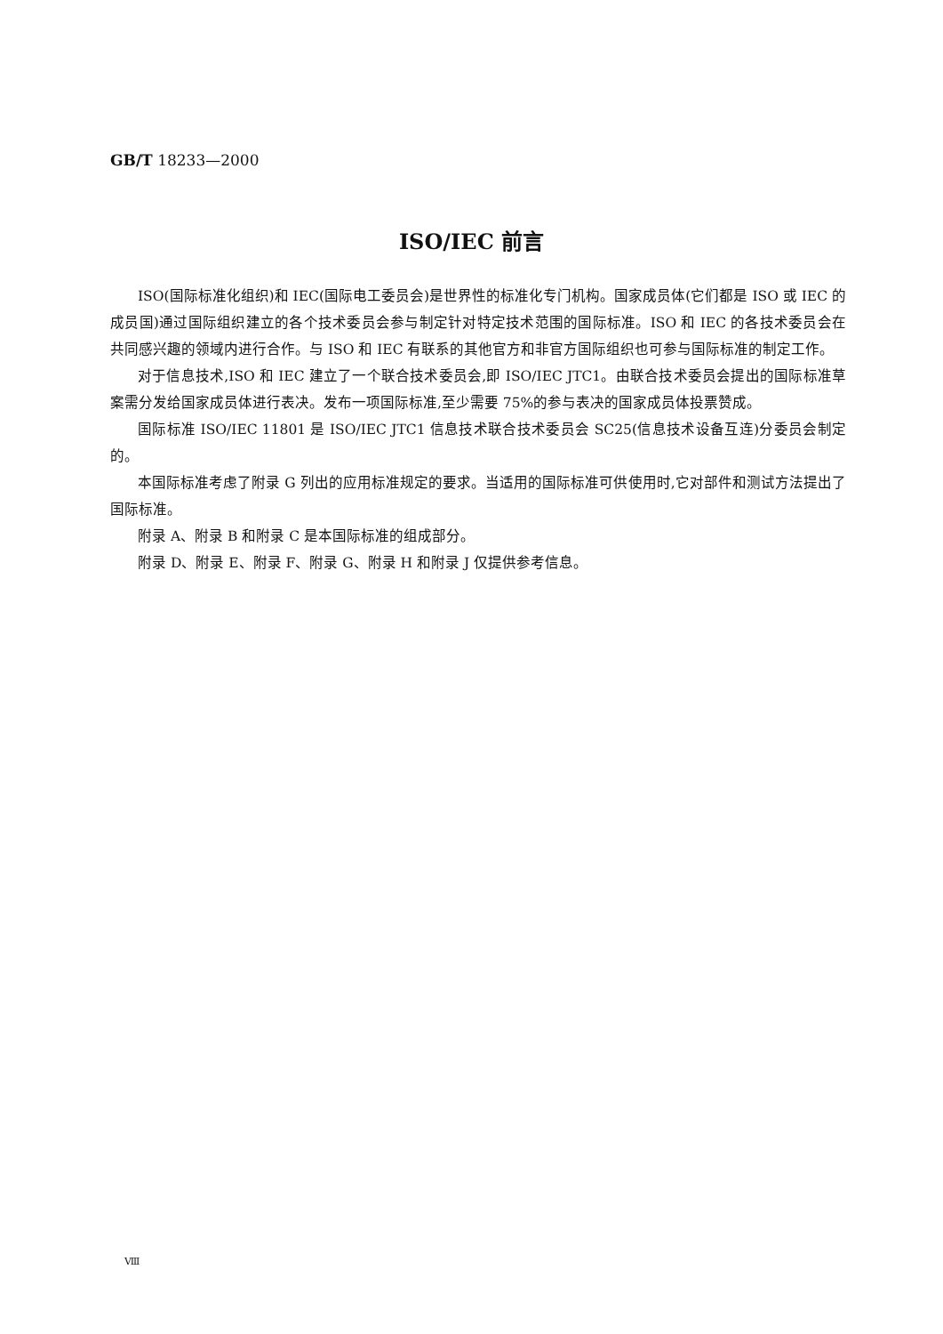GB/T 18233—2000
ISO/IEC 前言
ISO(国际标准化组织)和 IEC(国际电工委员会)是世界性的标准化专门机构。国家成员体(它们都是 ISO 或 IEC 的成员国)通过国际组织建立的各个技术委员会参与制定针对特定技术范围的国际标准。ISO 和 IEC 的各技术委员会在共同感兴趣的领域内进行合作。与 ISO 和 IEC 有联系的其他官方和非官方国际组织也可参与国际标准的制定工作。
对于信息技术,ISO 和 IEC 建立了一个联合技术委员会,即 ISO/IEC JTC1。由联合技术委员会提出的国际标准草案需分发给国家成员体进行表决。发布一项国际标准,至少需要 75%的参与表决的国家成员体投票赞成。
国际标准 ISO/IEC 11801 是 ISO/IEC JTC1 信息技术联合技术委员会 SC25(信息技术设备互连)分委员会制定的。
本国际标准考虑了附录 G 列出的应用标准规定的要求。当适用的国际标准可供使用时,它对部件和测试方法提出了国际标准。
附录 A、附录 B 和附录 C 是本国际标准的组成部分。
附录 D、附录 E、附录 F、附录 G、附录 H 和附录 J 仅提供参考信息。
Ⅷ